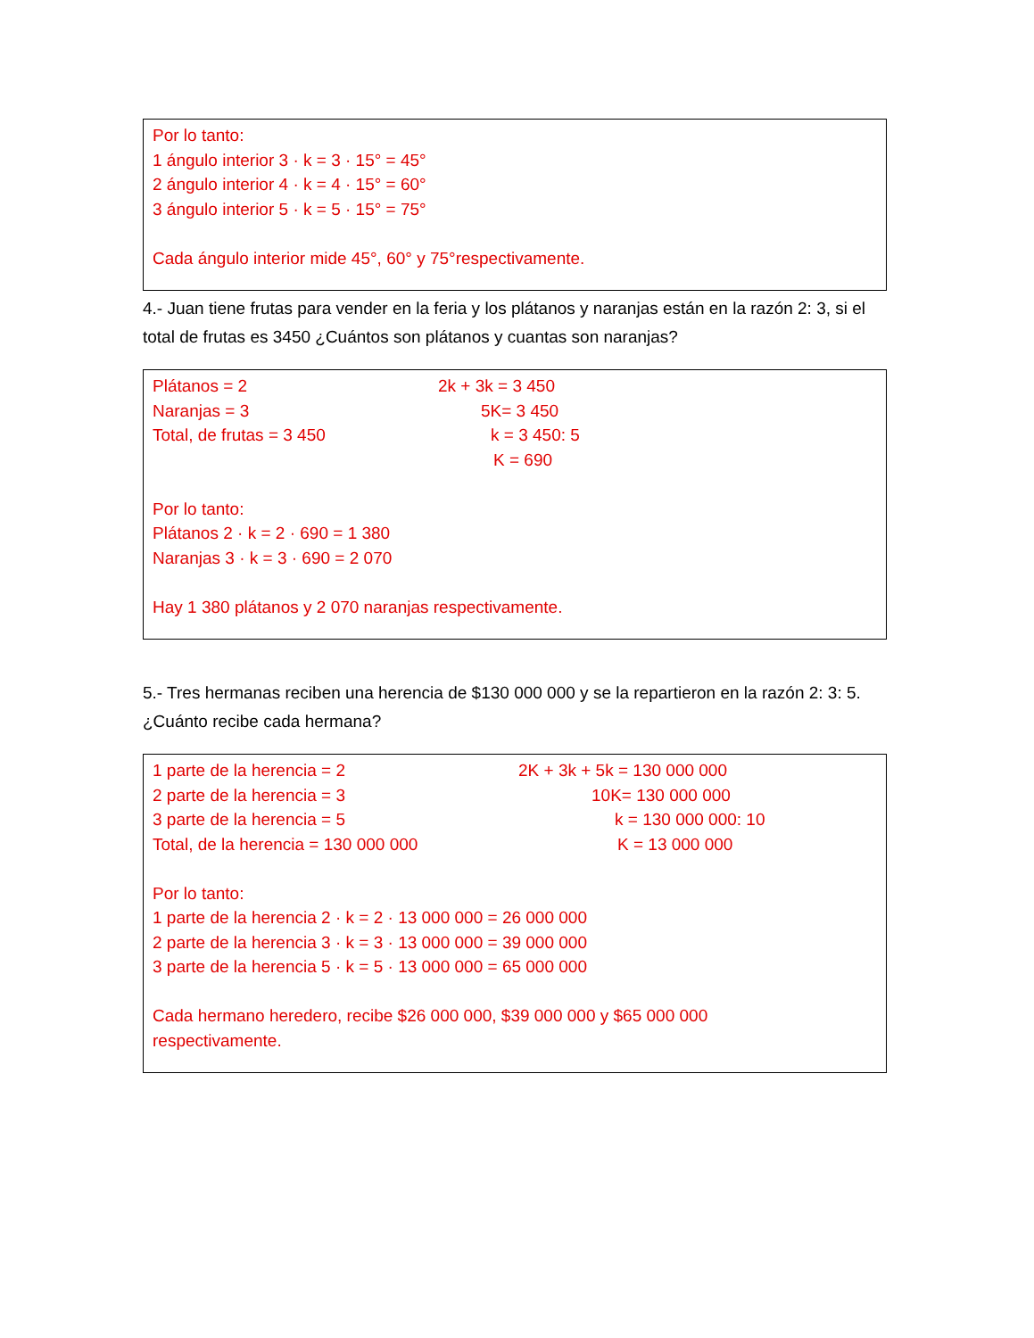Por lo tanto:
1 ángulo interior 3 · k = 3 · 15° = 45°
2 ángulo interior 4 · k = 4 · 15° = 60°
3 ángulo interior 5 · k = 5 · 15° = 75°
Cada ángulo interior mide 45°, 60° y 75°respectivamente.
4.- Juan tiene frutas para vender en la feria y los plátanos y naranjas están en la razón 2: 3, si el total de frutas es 3450 ¿Cuántos son plátanos y cuantas son naranjas?
Plátanos = 2 2k + 3k = 3 450
Naranjas = 3 5K= 3 450
Total, de frutas = 3 450 k = 3 450: 5
K = 690
Por lo tanto:
Plátanos 2 · k = 2 · 690 = 1 380
Naranjas 3 · k = 3 · 690 = 2 070
Hay 1 380 plátanos y 2 070 naranjas respectivamente.
5.- Tres hermanas reciben una herencia de $130 000 000 y se la repartieron en la razón 2: 3: 5. ¿Cuánto recibe cada hermana?
1 parte de la herencia = 2 2K + 3k + 5k = 130 000 000
2 parte de la herencia = 3 10K= 130 000 000
3 parte de la herencia = 5 k = 130 000 000: 10
Total, de la herencia = 130 000 000 K = 13 000 000
Por lo tanto:
1 parte de la herencia 2 · k = 2 · 13 000 000 = 26 000 000
2 parte de la herencia 3 · k = 3 · 13 000 000 = 39 000 000
3 parte de la herencia 5 · k = 5 · 13 000 000 = 65 000 000
Cada hermano heredero, recibe $26 000 000, $39 000 000 y $65 000 000 respectivamente.